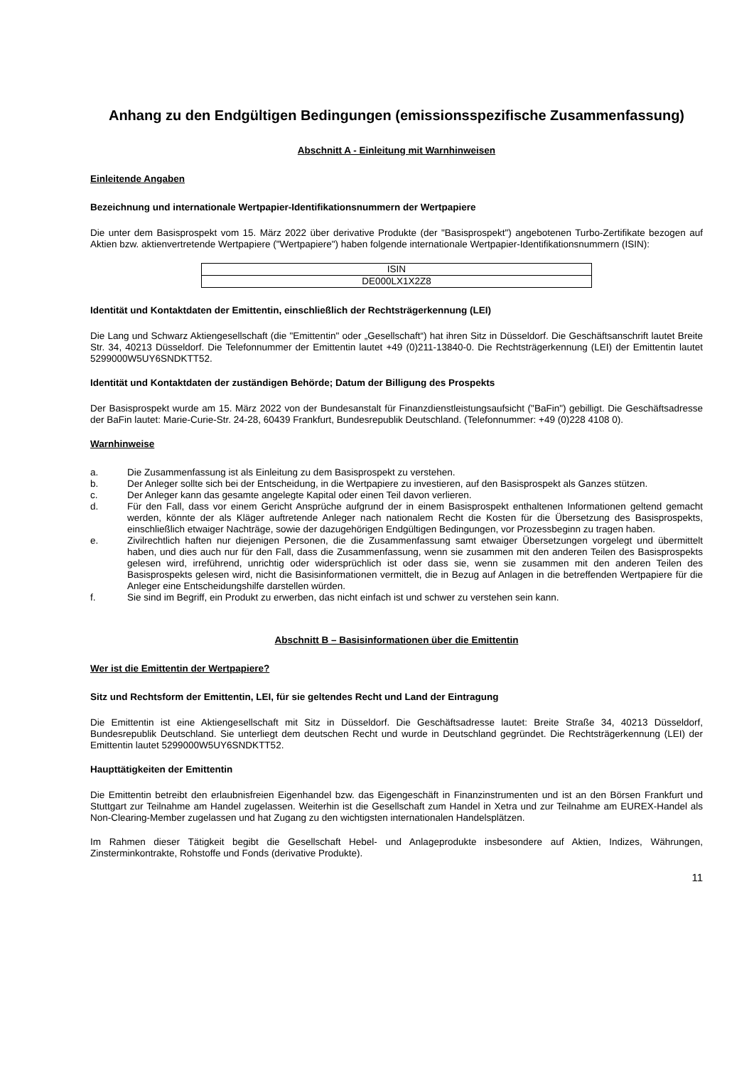Anhang zu den Endgültigen Bedingungen (emissionsspezifische Zusammenfassung)
Abschnitt A - Einleitung mit Warnhinweisen
Einleitende Angaben
Bezeichnung und internationale Wertpapier-Identifikationsnummern der Wertpapiere
Die unter dem Basisprospekt vom 15. März 2022 über derivative Produkte (der "Basisprospekt") angebotenen Turbo-Zertifikate bezogen auf Aktien bzw. aktienvertretende Wertpapiere ("Wertpapiere") haben folgende internationale Wertpapier-Identifikationsnummern (ISIN):
| ISIN |
| DE000LX1X2Z8 |
Identität und Kontaktdaten der Emittentin, einschließlich der Rechtsträgerkennung (LEI)
Die Lang und Schwarz Aktiengesellschaft (die "Emittentin" oder „Gesellschaft“) hat ihren Sitz in Düsseldorf. Die Geschäftsanschrift lautet Breite Str. 34, 40213 Düsseldorf. Die Telefonnummer der Emittentin lautet +49 (0)211-13840-0. Die Rechtsträgerkennung (LEI) der Emittentin lautet 5299000W5UY6SNDKTT52.
Identität und Kontaktdaten der zuständigen Behörde; Datum der Billigung des Prospekts
Der Basisprospekt wurde am 15. März 2022 von der Bundesanstalt für Finanzdienstleistungsaufsicht ("BaFin") gebilligt. Die Geschäftsadresse der BaFin lautet: Marie-Curie-Str. 24-28, 60439 Frankfurt, Bundesrepublik Deutschland. (Telefonnummer: +49 (0)228 4108 0).
Warnhinweise
a. Die Zusammenfassung ist als Einleitung zu dem Basisprospekt zu verstehen.
b. Der Anleger sollte sich bei der Entscheidung, in die Wertpapiere zu investieren, auf den Basisprospekt als Ganzes stützen.
c. Der Anleger kann das gesamte angelegte Kapital oder einen Teil davon verlieren.
d. Für den Fall, dass vor einem Gericht Ansprüche aufgrund der in einem Basisprospekt enthaltenen Informationen geltend gemacht werden, könnte der als Kläger auftretende Anleger nach nationalem Recht die Kosten für die Übersetzung des Basisprospekts, einschließlich etwaiger Nachträge, sowie der dazugehörigen Endgültigen Bedingungen, vor Prozessbeginn zu tragen haben.
e. Zivilrechtlich haften nur diejenigen Personen, die die Zusammenfassung samt etwaiger Übersetzungen vorgelegt und übermittelt haben, und dies auch nur für den Fall, dass die Zusammenfassung, wenn sie zusammen mit den anderen Teilen des Basisprospekts gelesen wird, irreführend, unrichtig oder widersprüchlich ist oder dass sie, wenn sie zusammen mit den anderen Teilen des Basisprospekts gelesen wird, nicht die Basisinformationen vermittelt, die in Bezug auf Anlagen in die betreffenden Wertpapiere für die Anleger eine Entscheidungshilfe darstellen würden.
f. Sie sind im Begriff, ein Produkt zu erwerben, das nicht einfach ist und schwer zu verstehen sein kann.
Abschnitt B – Basisinformationen über die Emittentin
Wer ist die Emittentin der Wertpapiere?
Sitz und Rechtsform der Emittentin, LEI, für sie geltendes Recht und Land der Eintragung
Die Emittentin ist eine Aktiengesellschaft mit Sitz in Düsseldorf. Die Geschäftsadresse lautet: Breite Straße 34, 40213 Düsseldorf, Bundesrepublik Deutschland. Sie unterliegt dem deutschen Recht und wurde in Deutschland gegründet. Die Rechtsträgerkennung (LEI) der Emittentin lautet 5299000W5UY6SNDKTT52.
Haupttätigkeiten der Emittentin
Die Emittentin betreibt den erlaubnisfreien Eigenhandel bzw. das Eigengeschäft in Finanzinstrumenten und ist an den Börsen Frankfurt und Stuttgart zur Teilnahme am Handel zugelassen. Weiterhin ist die Gesellschaft zum Handel in Xetra und zur Teilnahme am EUREX-Handel als Non-Clearing-Member zugelassen und hat Zugang zu den wichtigsten internationalen Handelsplätzen.
Im Rahmen dieser Tätigkeit begibt die Gesellschaft Hebel- und Anlageprodukte insbesondere auf Aktien, Indizes, Währungen, Zinsterminkontrakte, Rohstoffe und Fonds (derivative Produkte).
11